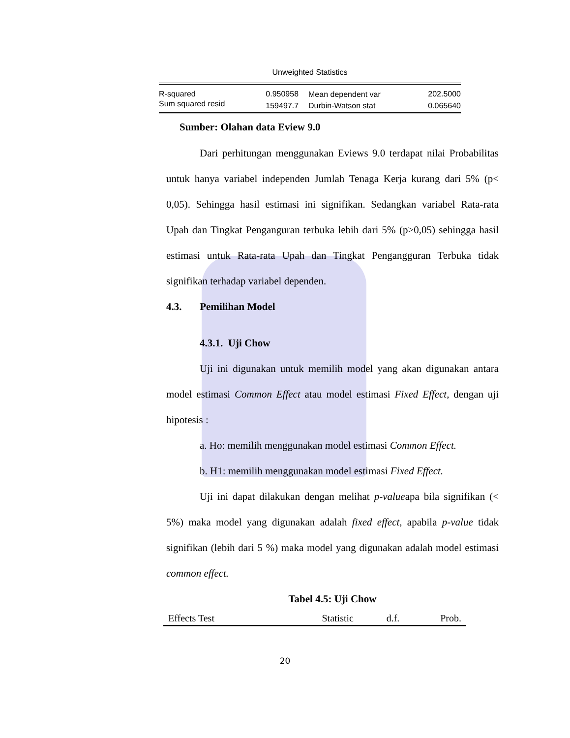Unweighted Statistics
| R-squared | 0.950958 | Mean dependent var | 202.5000 |
| Sum squared resid | 159497.7 | Durbin-Watson stat | 0.065640 |
Sumber: Olahan data Eview 9.0
Dari perhitungan menggunakan Eviews 9.0 terdapat nilai Probabilitas untuk hanya variabel independen Jumlah Tenaga Kerja kurang dari 5% (p< 0,05). Sehingga hasil estimasi ini signifikan. Sedangkan variabel Rata-rata Upah dan Tingkat Penganguran terbuka lebih dari 5% (p>0,05) sehingga hasil estimasi untuk Rata-rata Upah dan Tingkat Pengangguran Terbuka tidak signifikan terhadap variabel dependen.
4.3. Pemilihan Model
4.3.1. Uji Chow
Uji ini digunakan untuk memilih model yang akan digunakan antara model estimasi Common Effect atau model estimasi Fixed Effect, dengan uji hipotesis :
a. Ho: memilih menggunakan model estimasi Common Effect.
b. H1: memilih menggunakan model estimasi Fixed Effect.
Uji ini dapat dilakukan dengan melihat p-valueapa bila signifikan (< 5%) maka model yang digunakan adalah fixed effect, apabila p-value tidak signifikan (lebih dari 5 %) maka model yang digunakan adalah model estimasi common effect.
Tabel 4.5: Uji Chow
| Effects Test | Statistic | d.f. | Prob. |
| --- | --- | --- | --- |
20